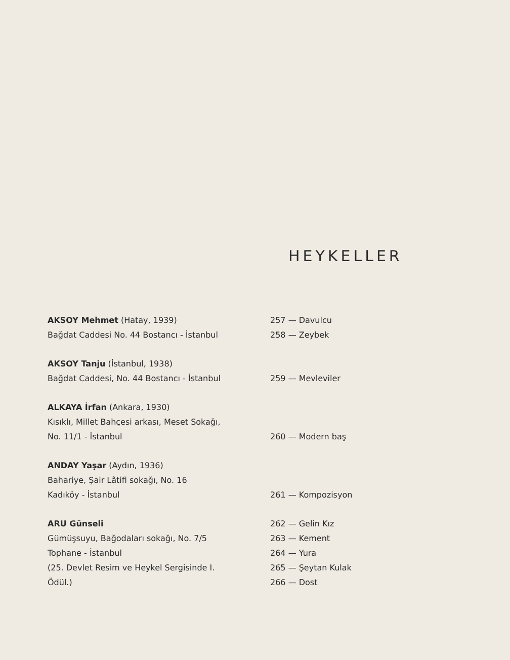HEYKELLER
AKSOY Mehmet (Hatay, 1939)
Bağdat Caddesi No. 44 Bostancı - İstanbul
257 — Davulcu
258 — Zeybek
AKSOY Tanju (İstanbul, 1938)
Bağdat Caddesi, No. 44 Bostancı - İstanbul
259 — Mevleviler
ALKAYA İrfan (Ankara, 1930)
Kısıklı, Millet Bahçesi arkası, Meset Sokağı,
No. 11/1 - İstanbul
260 — Modern baş
ANDAY Yaşar (Aydın, 1936)
Bahariye, Şair Lâtifi sokağı, No. 16
Kadıköy - İstanbul
261 — Kompozisyon
ARU Günseli
Gümüşsuyu, Bağodaları sokağı, No. 7/5
Tophane - İstanbul
(25. Devlet Resim ve Heykel Sergisinde I.
Ödül.)
262 — Gelin Kız
263 — Kement
264 — Yura
265 — Şeytan Kulak
266 — Dost